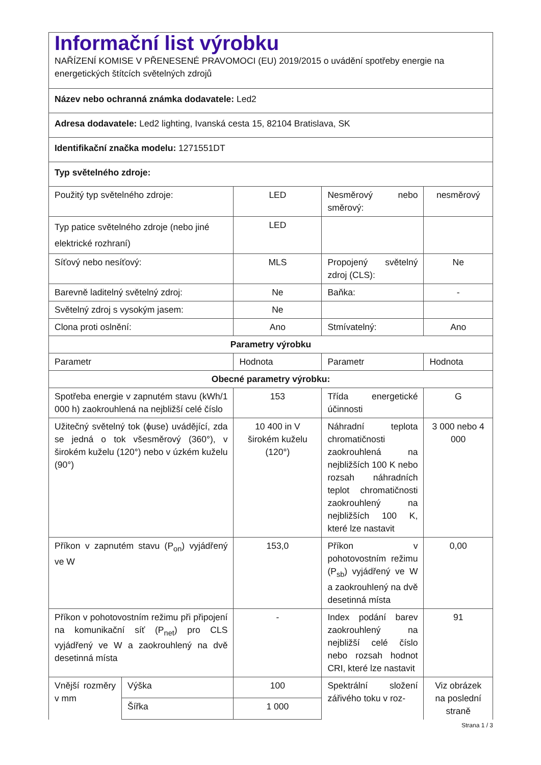| Informační list výrobku NAŘÍZENÍ KOMISE V PŘENESENÉ PRAVOMOCI (EU) 2019/2015 o uvádění spotřeby energie na energetických štítcích světelných zdrojů | | | | |
| Název nebo ochranná známka dodavatele: Led2 | | | | |
| Adresa dodavatele: Led2 lighting, Ivanská cesta 15, 82104 Bratislava, SK | | | | |
| Identifikační značka modelu: 1271551DT | | | | |
| Typ světelného zdroje: | | | | |
| Použitý typ světelného zdroje: | | LED | Nesměrový nebo směrový: | nesměrový |
| Typ patice světelného zdroje (nebo jiné elektrické rozhraní) | | LED | | |
| Síťový nebo nesíťový: | | MLS | Propojený světelný zdroj (CLS): | Ne |
| Barevně laditelný světelný zdroj: | | Ne | Baňka: | - |
| Světelný zdroj s vysokým jasem: | | Ne | | |
| Clona proti oslnění: | | Ano | Stmívatelný: | Ano |
| Parametry výrobku | | | | |
| Parametr | | Hodnota | Parametr | Hodnota |
| Obecné parametry výrobku: | | | | |
| Spotřeba energie v zapnutém stavu (kWh/1 000 h) zaokrouhlená na nejbližší celé číslo | | 153 | Třída energetické účinnosti | G |
| Užitečný světelný tok (ɸuse) uvádějící, zda se jedná o tok všesměrový (360°), v širokém kuželu (120°) nebo v úzkém kuželu (90°) | | 10 400 in V širokém kuželu (120°) | Náhradní teplota chromatičnosti zaokrouhlená na nejbližších 100 K nebo rozsah náhradních teplot chromatičnosti zaokrouhlený na nejbližších 100 K, které lze nastavit | 3 000 nebo 4 000 |
| Příkon v zapnutém stavu (P<sub>on</sub>) vyjádřený ve W | | 153,0 | Příkon v pohotovostním režimu (P<sub>sb</sub>) vyjádřený ve W a zaokrouhlený na dvě desetinná místa | 0,00 |
| Příkon v pohotovostním režimu při připojení na komunikační síť (P<sub>net</sub>) pro CLS vyjádřený ve W a zaokrouhlený na dvě desetinná místa | | - | Index podání barev zaokrouhlený na nejbližší celé číslo nebo rozsah hodnot CRI, které lze nastavit | 91 |
| Vnější rozměry v mm | Výška | 100 | Spektrální složení zářivého toku v roz- | Viz obrázek na poslední straně |
| | Šířka | 1 000 | | |
Strana 1 / 3